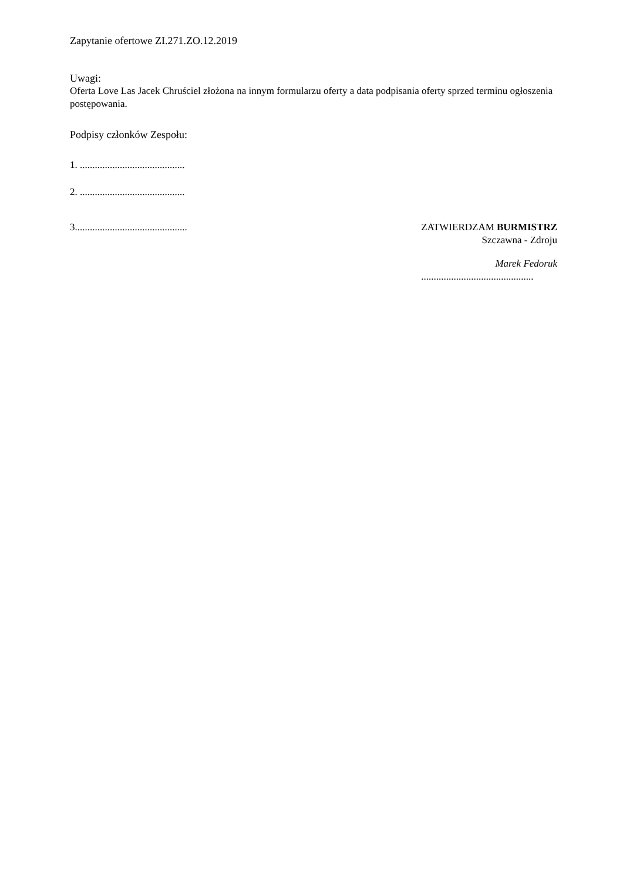Zapytanie ofertowe ZI.271.ZO.12.2019
Uwagi:
Oferta Love Las Jacek Chruściel złożona na innym formularzu oferty a data podpisania oferty sprzed terminu ogłoszenia postępowania.
Podpisy członków Zespołu:
1. ..........................................
2. ..........................................
3.............................................
ZATWIERDZAM BURMISTRZ
Szczawna - Zdroju
Marek Fedoruk
.............................................